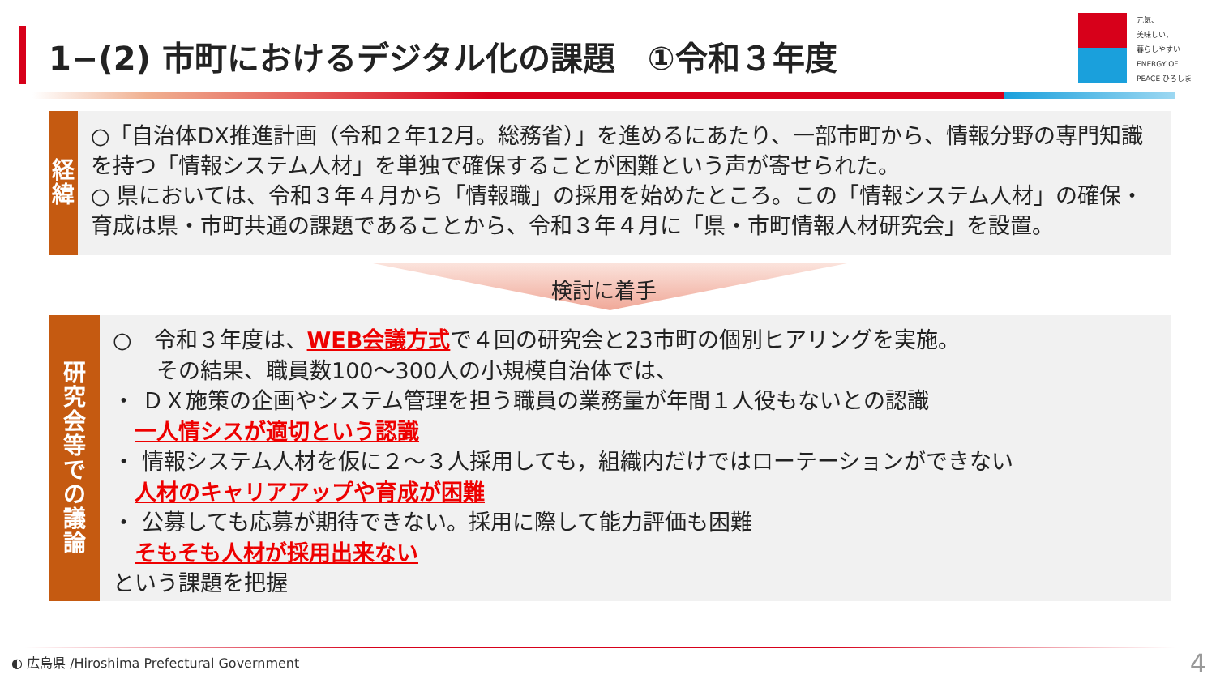1−(2) 市町におけるデジタル化の課題　①令和３年度
元気、
美味しい、
暮らしやすい
ENERGY OF PEACE ひろしま
経
緯
○「自治体DX推進計画（令和２年12月。総務省）」を進めるにあたり、一部市町から、情報分野の専門知識を持つ「情報システム人材」を単独で確保することが困難という声が寄せられた。
○ 県においては、令和３年４月から「情報職」の採用を始めたところ。この「情報システム人材」の確保・育成は県・市町共通の課題であることから、令和３年４月に「県・市町情報人材研究会」を設置。
検討に着手
研
究
会
等
で
の
議
論
○　令和３年度は、WEB会議方式で４回の研究会と23市町の個別ヒアリングを実施。
　　その結果、職員数100～300人の小規模自治体では、
・ ＤＸ施策の企画やシステム管理を担う職員の業務量が年間１人役もないとの認識
　一人情シスが適切という認識
・ 情報システム人材を仮に２～３人採用しても，組織内だけではローテーションができない
　人材のキャリアアップや育成が困難
・ 公募しても応募が期待できない。採用に際して能力評価も困難
　そもそも人材が採用出来ない
という課題を把握
◐ 広島県 /Hiroshima Prefectural Government
4